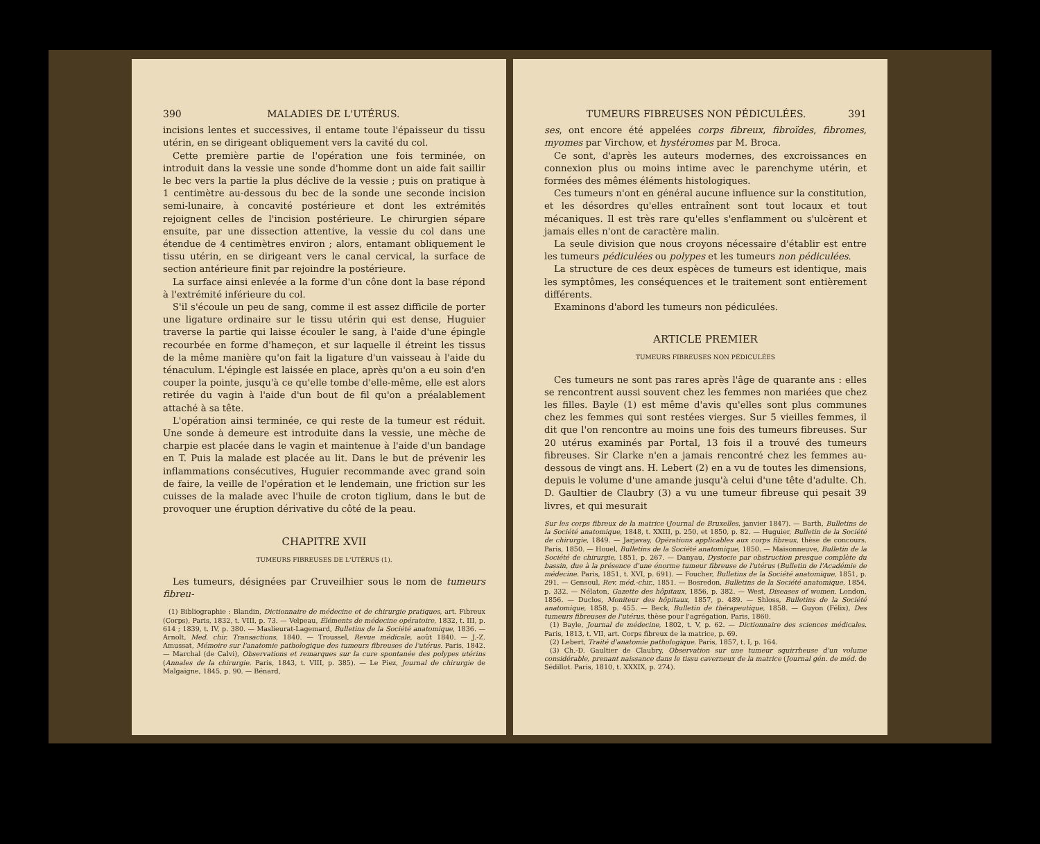390 MALADIES DE L'UTÉRUS.
incisions lentes et successives, il entame toute l'épaisseur du tissu utérin, en se dirigeant obliquement vers la cavité du col.
Cette première partie de l'opération une fois terminée, on introduit dans la vessie une sonde d'homme dont un aide fait saillir le bec vers la partie la plus déclive de la vessie ; puis on pratique à 1 centimètre au-dessous du bec de la sonde une seconde incision semi-lunaire, à concavité postérieure et dont les extrémités rejoignent celles de l'incision postérieure. Le chirurgien sépare ensuite, par une dissection attentive, la vessie du col dans une étendue de 4 centimètres environ ; alors, entamant obliquement le tissu utérin, en se dirigeant vers le canal cervical, la surface de section antérieure finit par rejoindre la postérieure.
La surface ainsi enlevée a la forme d'un cône dont la base répond à l'extrémité inférieure du col.
S'il s'écoule un peu de sang, comme il est assez difficile de porter une ligature ordinaire sur le tissu utérin qui est dense, Huguier traverse la partie qui laisse écouler le sang, à l'aide d'une épingle recourbée en forme d'hameçon, et sur laquelle il étreint les tissus de la même manière qu'on fait la ligature d'un vaisseau à l'aide du ténaculum. L'épingle est laissée en place, après qu'on a eu soin d'en couper la pointe, jusqu'à ce qu'elle tombe d'elle-même, elle est alors retirée du vagin à l'aide d'un bout de fil qu'on a préalablement attaché à sa tête.
L'opération ainsi terminée, ce qui reste de la tumeur est réduit. Une sonde à demeure est introduite dans la vessie, une mèche de charpie est placée dans le vagin et maintenue à l'aide d'un bandage en T. Puis la malade est placée au lit. Dans le but de prévenir les inflammations consécutives, Huguier recommande avec grand soin de faire, la veille de l'opération et le lendemain, une friction sur les cuisses de la malade avec l'huile de croton tiglium, dans le but de provoquer une éruption dérivative du côté de la peau.
CHAPITRE XVII
TUMEURS FIBREUSES DE L'UTÉRUS (1).
Les tumeurs, désignées par Cruveilhier sous le nom de tumeurs fibreu-
(1) Bibliographie : Blandin, Dictionnaire de médecine et de chirurgie pratiques, art. Fibreux (Corps), Paris, 1832, t. VIII, p. 73. — Velpeau, Éléments de médecine opératoire, 1832, t. III, p. 614 ; 1839, t. IV, p. 380. — Maslieurat-Lagemard, Bulletins de la Société anatomique, 1836. — Arnolt, Med. chir. Transactions, 1840. — Troussel, Revue médicale, août 1840. — J.-Z. Amussat, Mémoire sur l'anatomie pathologique des tumeurs fibreuses de l'utérus. Paris, 1842. — Marchal (de Calvi), Observations et remarques sur la cure spontanée des polypes utérins (Annales de la chirurgie. Paris, 1843, t. VIII, p. 385). — Le Piez, Journal de chirurgie de Malgaigne, 1845, p. 90. — Bénard,
TUMEURS FIBREUSES NON PÉDICULÉES. 391
ses, ont encore été appelées corps fibreux, fibroïdes, fibromes, myomes par Virchow, et hystéromes par M. Broca.
Ce sont, d'après les auteurs modernes, des excroissances en connexion plus ou moins intime avec le parenchyme utérin, et formées des mêmes éléments histologiques.
Ces tumeurs n'ont en général aucune influence sur la constitution, et les désordres qu'elles entraînent sont tout locaux et tout mécaniques. Il est très rare qu'elles s'enflamment ou s'ulcèrent et jamais elles n'ont de caractère malin.
La seule division que nous croyons nécessaire d'établir est entre les tumeurs pédiculées ou polypes et les tumeurs non pédiculées.
La structure de ces deux espèces de tumeurs est identique, mais les symptômes, les conséquences et le traitement sont entièrement différents.
Examinons d'abord les tumeurs non pédiculées.
ARTICLE PREMIER
TUMEURS FIBREUSES NON PÉDICULÉES
Ces tumeurs ne sont pas rares après l'âge de quarante ans : elles se rencontrent aussi souvent chez les femmes non mariées que chez les filles. Bayle (1) est même d'avis qu'elles sont plus communes chez les femmes qui sont restées vierges. Sur 5 vieilles femmes, il dit que l'on rencontre au moins une fois des tumeurs fibreuses. Sur 20 utérus examinés par Portal, 13 fois il a trouvé des tumeurs fibreuses. Sir Clarke n'en a jamais rencontré chez les femmes au-dessous de vingt ans. H. Lebert (2) en a vu de toutes les dimensions, depuis le volume d'une amande jusqu'à celui d'une tête d'adulte. Ch. D. Gaultier de Claubry (3) a vu une tumeur fibreuse qui pesait 39 livres, et qui mesurait
Sur les corps fibreux de la matrice (Journal de Bruxelles, janvier 1847). — Barth, Bulletins de la Société anatomique, 1848, t. XXIII, p. 250, et 1850, p. 82. — Huguier, Bulletin de la Société de chirurgie, 1849. — Jarjavay, Opérations applicables aux corps fibreux, thèse de concours. Paris, 1850. — Houel, Bulletins de la Société anatomique, 1850. — Maisonneuve, Bulletin de la Société de chirurgie, 1851, p. 267. — Danyau, Dystocie par obstruction presque complète du bassin, due à la présence d'une énorme tumeur fibreuse de l'utérus (Bulletin de l'Académie de médecine. Paris, 1851, t. XVI, p. 691). — Foucher, Bulletins de la Société anatomique, 1851, p. 291. — Gensoul, Rev. méd.-chir., 1851. — Bosredon, Bulletins de la Société anatomique, 1854, p. 332. — Nélaton, Gazette des hôpitaux, 1856, p. 382. — West, Diseases of women. London, 1856. — Duclos, Moniteur des hôpitaux, 1857, p. 489. — Shloss, Bulletins de la Société anatomique, 1858, p. 455. — Beck, Bulletin de thérapeutique, 1858. — Guyon (Félix), Des tumeurs fibreuses de l'utérus, thèse pour l'agrégation. Paris, 1860.
(1) Bayle, Journal de médecine, 1802, t. V, p. 62. — Dictionnaire des sciences médicales. Paris, 1813, t. VII, art. Corps fibreux de la matrice, p. 69.
(2) Lebert, Traité d'anatomie pathologique. Paris, 1857, t. I, p. 164.
(3) Ch.-D. Gaultier de Claubry, Observation sur une tumeur squirrheuse d'un volume considérable, prenant naissance dans le tissu caverneux de la matrice (Journal gén. de méd. de Sédillot. Paris, 1810, t. XXXIX, p. 274).